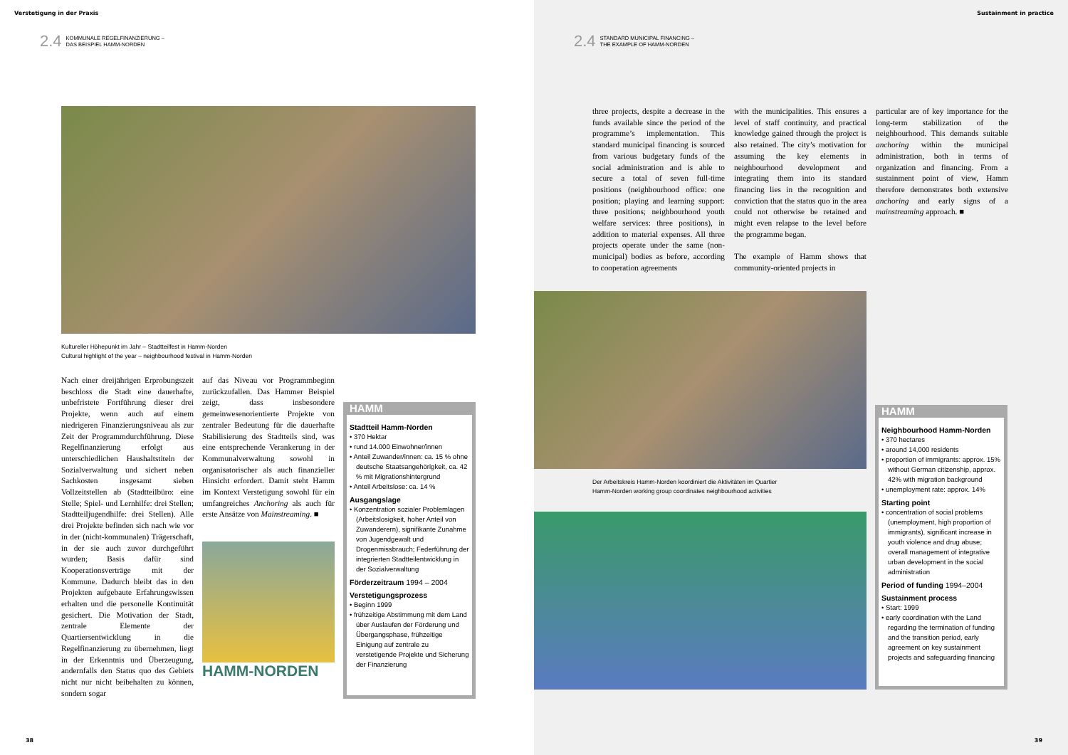Verstetigung in der Praxis
2.4 KOMMUNALE REGELFINANZIERUNG –
DAS BEISPIEL HAMM-NORDEN
Kultureller Höhepunkt im Jahr – Stadtteilfest in Hamm-Norden
Cultural highlight of the year – neighbourhood festival in Hamm-Norden
Nach einer dreijährigen Erprobungszeit beschloss die Stadt eine dauerhafte, unbefristete Fortführung dieser drei Projekte, wenn auch auf einem niedrigeren Finanzierungsniveau als zur Zeit der Programmdurchführung. Diese Regelfinanzierung erfolgt aus unterschiedlichen Haushaltstiteln der Sozialverwaltung und sichert neben Sachkosten insgesamt sieben Vollzeitstellen ab (Stadtteilbüro: eine Stelle; Spiel- und Lernhilfe: drei Stellen; Stadtteiljugendhilfe: drei Stellen). Alle drei Projekte befinden sich nach wie vor in der (nicht-kommunalen) Trägerschaft, in der sie auch zuvor durchgeführt wurden; Basis dafür sind Kooperationsverträge mit der Kommune. Dadurch bleibt das in den Projekten aufgebaute Erfahrungswissen erhalten und die personelle Kontinuität gesichert. Die Motivation der Stadt, zentrale Elemente der Quartiersentwicklung in die Regelfinanzierung zu übernehmen, liegt in der Erkenntnis und Überzeugung, andernfalls den Status quo des Gebiets nicht nur nicht beibehalten zu können, sondern sogar
auf das Niveau vor Programmbeginn zurückzufallen. Das Hammer Beispiel zeigt, dass insbesondere gemeinwesenorientierte Projekte von zentraler Bedeutung für die dauerhafte Stabilisierung des Stadtteils sind, was eine entsprechende Verankerung in der Kommunalverwaltung sowohl in organisatorischer als auch finanzieller Hinsicht erfordert. Damit steht Hamm im Kontext Verstetigung sowohl für ein umfangreiches Anchoring als auch für erste Ansätze von Mainstreaming. ■
HAMM-NORDEN
HAMM
Stadtteil Hamm-Norden
• 370 Hektar
• rund 14.000 Einwohner/innen
• Anteil Zuwander/innen: ca. 15 % ohne deutsche Staatsangehörigkeit, ca. 42 % mit Migrationshintergrund
• Anteil Arbeitslose: ca. 14 %
Ausgangslage
• Konzentration sozialer Problemlagen (Arbeitslosigkeit, hoher Anteil von Zuwanderern), signifikante Zunahme von Jugendgewalt und Drogenmissbrauch; Federführung der integrierten Stadtteilentwicklung in der Sozialverwaltung
Förderzeitraum 1994 – 2004
Verstetigungsprozess
• Beginn 1999
• frühzeitige Abstimmung mit dem Land über Auslaufen der Förderung und Übergangsphase, frühzeitige Einigung auf zentrale zu verstetigende Projekte und Sicherung der Finanzierung
38
Sustainment in practice
2.4 STANDARD MUNICIPAL FINANCING –
THE EXAMPLE OF HAMM-NORDEN
three projects, despite a decrease in the funds available since the period of the programme’s implementation. This standard municipal financing is sourced from various budgetary funds of the social administration and is able to secure a total of seven full-time positions (neighbourhood office: one position; playing and learning support: three positions; neighbourhood youth welfare services: three positions), in addition to material expenses. All three projects operate under the same (non-municipal) bodies as before, according to cooperation agreements
with the municipalities. This ensures a level of staff continuity, and practical knowledge gained through the project is also retained. The city’s motivation for assuming the key elements in neighbourhood development and integrating them into its standard financing lies in the recognition and conviction that the status quo in the area could not otherwise be retained and might even relapse to the level before the programme began.
The example of Hamm shows that community-oriented projects in
particular are of key importance for the long-term stabilization of the neighbourhood. This demands suitable anchoring within the municipal administration, both in terms of organization and financing. From a sustainment point of view, Hamm therefore demonstrates both extensive anchoring and early signs of a mainstreaming approach. ■
Der Arbeitskreis Hamm-Norden koordiniert die Aktivitäten im Quartier
Hamm-Norden working group coordinates neighbourhood activities
HAMM
Neighbourhood Hamm-Norden
• 370 hectares
• around 14,000 residents
• proportion of immigrants: approx. 15% without German citizenship, approx. 42% with migration background
• unemployment rate: approx. 14%
Starting point
• concentration of social problems (unemployment, high proportion of immigrants), significant increase in youth violence and drug abuse; overall management of integrative urban development in the social administration
Period of funding 1994–2004
Sustainment process
• Start: 1999
• early coordination with the Land regarding the termination of funding and the transition period, early agreement on key sustainment projects and safeguarding financing
39